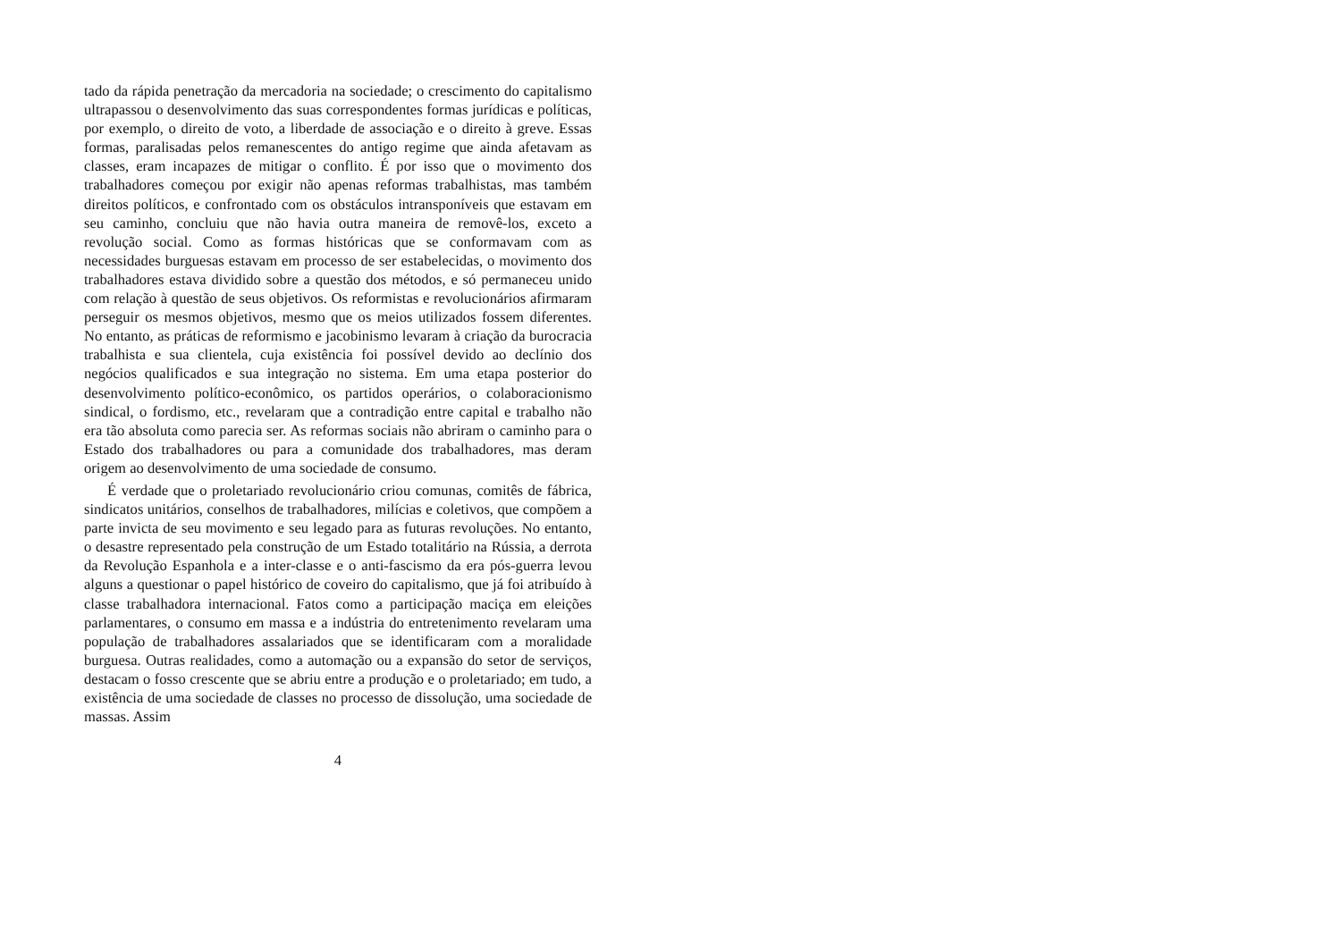tado da rápida penetração da mercadoria na sociedade; o crescimento do capitalismo ultrapassou o desenvolvimento das suas correspondentes formas jurídicas e políticas, por exemplo, o direito de voto, a liberdade de associação e o direito à greve. Essas formas, paralisadas pelos remanescentes do antigo regime que ainda afetavam as classes, eram incapazes de mitigar o conflito. É por isso que o movimento dos trabalhadores começou por exigir não apenas reformas trabalhistas, mas também direitos políticos, e confrontado com os obstáculos intransponíveis que estavam em seu caminho, concluiu que não havia outra maneira de removê-los, exceto a revolução social. Como as formas históricas que se conformavam com as necessidades burguesas estavam em processo de ser estabelecidas, o movimento dos trabalhadores estava dividido sobre a questão dos métodos, e só permaneceu unido com relação à questão de seus objetivos. Os reformistas e revolucionários afirmaram perseguir os mesmos objetivos, mesmo que os meios utilizados fossem diferentes. No entanto, as práticas de reformismo e jacobinismo levaram à criação da burocracia trabalhista e sua clientela, cuja existência foi possível devido ao declínio dos negócios qualificados e sua integração no sistema. Em uma etapa posterior do desenvolvimento político-econômico, os partidos operários, o colaboracionismo sindical, o fordismo, etc., revelaram que a contradição entre capital e trabalho não era tão absoluta como parecia ser. As reformas sociais não abriram o caminho para o Estado dos trabalhadores ou para a comunidade dos trabalhadores, mas deram origem ao desenvolvimento de uma sociedade de consumo.
É verdade que o proletariado revolucionário criou comunas, comitês de fábrica, sindicatos unitários, conselhos de trabalhadores, milícias e coletivos, que compõem a parte invicta de seu movimento e seu legado para as futuras revoluções. No entanto, o desastre representado pela construção de um Estado totalitário na Rússia, a derrota da Revolução Espanhola e a inter-classe e o anti-fascismo da era pós-guerra levou alguns a questionar o papel histórico de coveiro do capitalismo, que já foi atribuído à classe trabalhadora internacional. Fatos como a participação maciça em eleições parlamentares, o consumo em massa e a indústria do entretenimento revelaram uma população de trabalhadores assalariados que se identificaram com a moralidade burguesa. Outras realidades, como a automação ou a expansão do setor de serviços, destacam o fosso crescente que se abriu entre a produção e o proletariado; em tudo, a existência de uma sociedade de classes no processo de dissolução, uma sociedade de massas. Assim
4